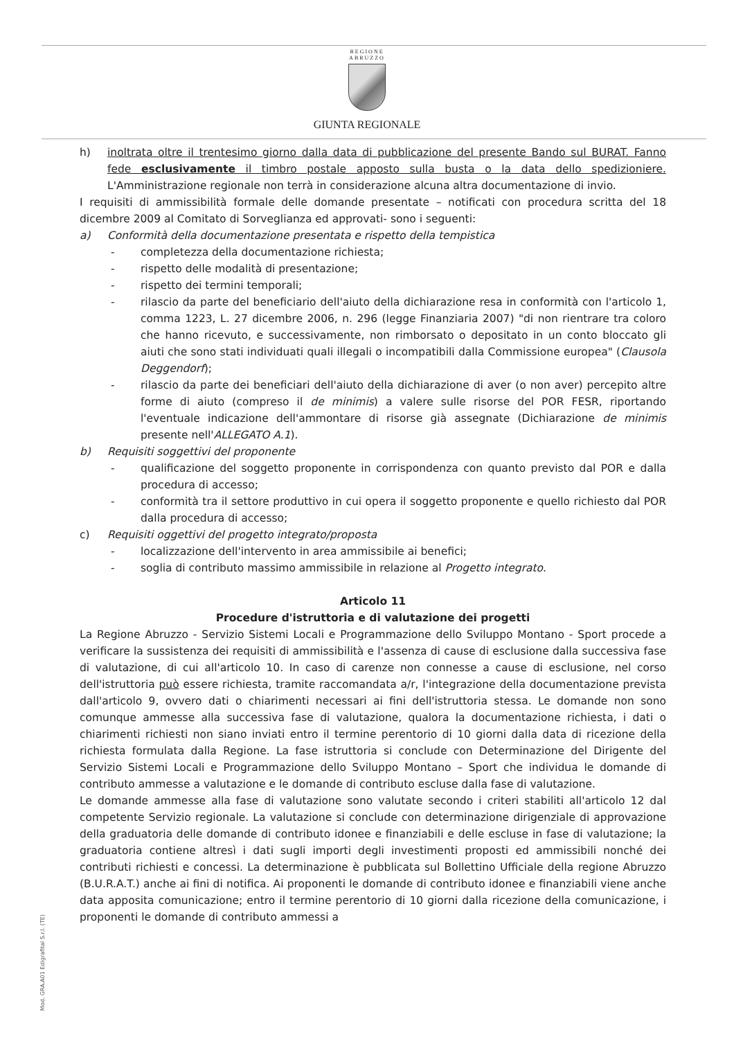REGIONE
ABRUZZO
GIUNTA REGIONALE
h) inoltrata oltre il trentesimo giorno dalla data di pubblicazione del presente Bando sul BURAT. Fanno fede esclusivamente il timbro postale apposto sulla busta o la data dello spedizioniere. L'Amministrazione regionale non terrà in considerazione alcuna altra documentazione di invio.
I requisiti di ammissibilità formale delle domande presentate – notificati con procedura scritta del 18 dicembre 2009 al Comitato di Sorveglianza ed approvati- sono i seguenti:
a) Conformità della documentazione presentata e rispetto della tempistica
- completezza della documentazione richiesta;
- rispetto delle modalità di presentazione;
- rispetto dei termini temporali;
- rilascio da parte del beneficiario dell'aiuto della dichiarazione resa in conformità con l'articolo 1, comma 1223, L. 27 dicembre 2006, n. 296 (legge Finanziaria 2007) "di non rientrare tra coloro che hanno ricevuto, e successivamente, non rimborsato o depositato in un conto bloccato gli aiuti che sono stati individuati quali illegali o incompatibili dalla Commissione europea" (Clausola Deggendorf);
- rilascio da parte dei beneficiari dell'aiuto della dichiarazione di aver (o non aver) percepito altre forme di aiuto (compreso il de minimis) a valere sulle risorse del POR FESR, riportando l'eventuale indicazione dell'ammontare di risorse già assegnate (Dichiarazione de minimis presente nell'ALLEGATO A.1).
b) Requisiti soggettivi del proponente
- qualificazione del soggetto proponente in corrispondenza con quanto previsto dal POR e dalla procedura di accesso;
- conformità tra il settore produttivo in cui opera il soggetto proponente e quello richiesto dal POR dalla procedura di accesso;
c) Requisiti oggettivi del progetto integrato/proposta
- localizzazione dell'intervento in area ammissibile ai benefici;
- soglia di contributo massimo ammissibile in relazione al Progetto integrato.
Articolo 11
Procedure d'istruttoria e di valutazione dei progetti
La Regione Abruzzo - Servizio Sistemi Locali e Programmazione dello Sviluppo Montano - Sport procede a verificare la sussistenza dei requisiti di ammissibilità e l'assenza di cause di esclusione dalla successiva fase di valutazione, di cui all'articolo 10. In caso di carenze non connesse a cause di esclusione, nel corso dell'istruttoria può essere richiesta, tramite raccomandata a/r, l'integrazione della documentazione prevista dall'articolo 9, ovvero dati o chiarimenti necessari ai fini dell'istruttoria stessa. Le domande non sono comunque ammesse alla successiva fase di valutazione, qualora la documentazione richiesta, i dati o chiarimenti richiesti non siano inviati entro il termine perentorio di 10 giorni dalla data di ricezione della richiesta formulata dalla Regione. La fase istruttoria si conclude con Determinazione del Dirigente del Servizio Sistemi Locali e Programmazione dello Sviluppo Montano – Sport che individua le domande di contributo ammesse a valutazione e le domande di contributo escluse dalla fase di valutazione.
Le domande ammesse alla fase di valutazione sono valutate secondo i criteri stabiliti all'articolo 12 dal competente Servizio regionale. La valutazione si conclude con determinazione dirigenziale di approvazione della graduatoria delle domande di contributo idonee e finanziabili e delle escluse in fase di valutazione; la graduatoria contiene altresì i dati sugli importi degli investimenti proposti ed ammissibili nonché dei contributi richiesti e concessi. La determinazione è pubblicata sul Bollettino Ufficiale della regione Abruzzo (B.U.R.A.T.) anche ai fini di notifica. Ai proponenti le domande di contributo idonee e finanziabili viene anche data apposita comunicazione; entro il termine perentorio di 10 giorni dalla ricezione della comunicazione, i proponenti le domande di contributo ammessi a
Mod. GRA.A01 Edigrafital S.r.l. (TE)